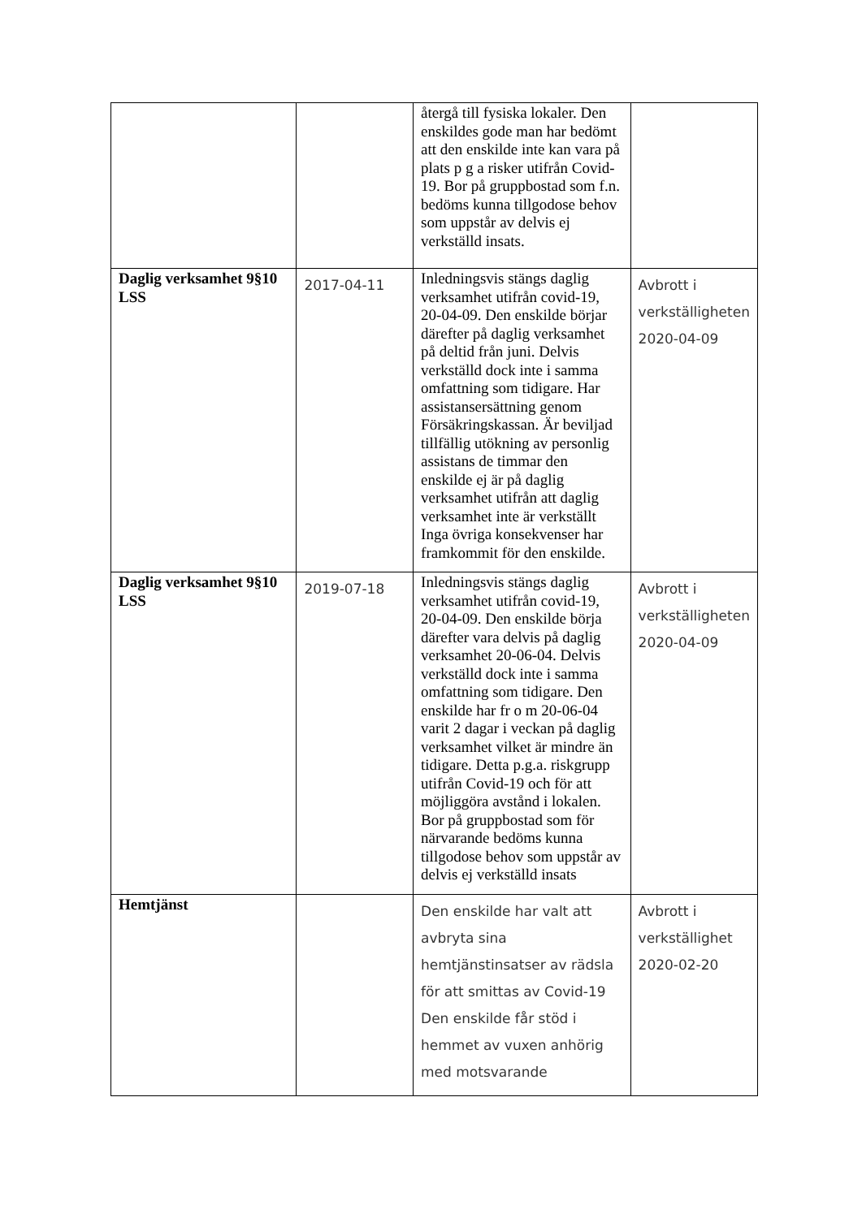| | | återgå till fysiska lokaler. Den enskildes gode man har bedömt att den enskilde inte kan vara på plats p g a risker utifrån Covid-19. Bor på gruppbostad som f.n. bedöms kunna tillgodose behov som uppstår av delvis ej verkställd insats. | |
| Daglig verksamhet 9§10 LSS | 2017-04-11 | Inledningsvis stängs daglig verksamhet utifrån covid-19, 20-04-09. Den enskilde börjar därefter på daglig verksamhet på deltid från juni. Delvis verkställd dock inte i samma omfattning som tidigare. Har assistansersättning genom Försäkringskassan. Är beviljad tillfällig utökning av personlig assistans de timmar den enskilde ej är på daglig verksamhet utifrån att daglig verksamhet inte är verkställt Inga övriga konsekvenser har framkommit för den enskilde. | Avbrott i verkställigheten 2020-04-09 |
| Daglig verksamhet 9§10 LSS | 2019-07-18 | Inledningsvis stängs daglig verksamhet utifrån covid-19, 20-04-09. Den enskilde börja därefter vara delvis på daglig verksamhet 20-06-04. Delvis verkställd dock inte i samma omfattning som tidigare. Den enskilde har fr o m 20-06-04 varit 2 dagar i veckan på daglig verksamhet vilket är mindre än tidigare. Detta p.g.a. riskgrupp utifrån Covid-19 och för att möjliggöra avstånd i lokalen. Bor på gruppbostad som för närvarande bedöms kunna tillgodose behov som uppstår av delvis ej verkställd insats | Avbrott i verkställigheten 2020-04-09 |
| Hemtjänst | | Den enskilde har valt att avbryta sina hemtjänstinsatser av rädsla för att smittas av Covid-19 Den enskilde får stöd i hemmet av vuxen anhörig med motsvarande | Avbrott i verkställighet 2020-02-20 |